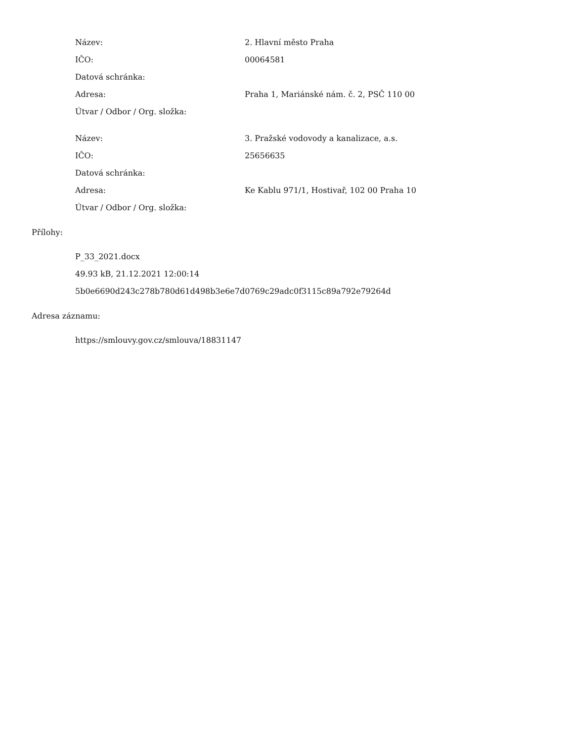| Název: | 2. Hlavní město Praha |
| IČO: | 00064581 |
| Datová schránka: | |
| Adresa: | Praha 1, Mariánské nám. č. 2, PSČ 110 00 |
| Útvar / Odbor / Org. složka: | |
| Název: | 3. Pražské vodovody a kanalizace, a.s. |
| IČO: | 25656635 |
| Datová schránka: | |
| Adresa: | Ke Kablu 971/1, Hostivař, 102 00 Praha 10 |
| Útvar / Odbor / Org. složka: | |
Přílohy:
P_33_2021.docx
49.93 kB, 21.12.2021 12:00:14
5b0e6690d243c278b780d61d498b3e6e7d0769c29adc0f3115c89a792e79264d
Adresa záznamu:
https://smlouvy.gov.cz/smlouva/18831147